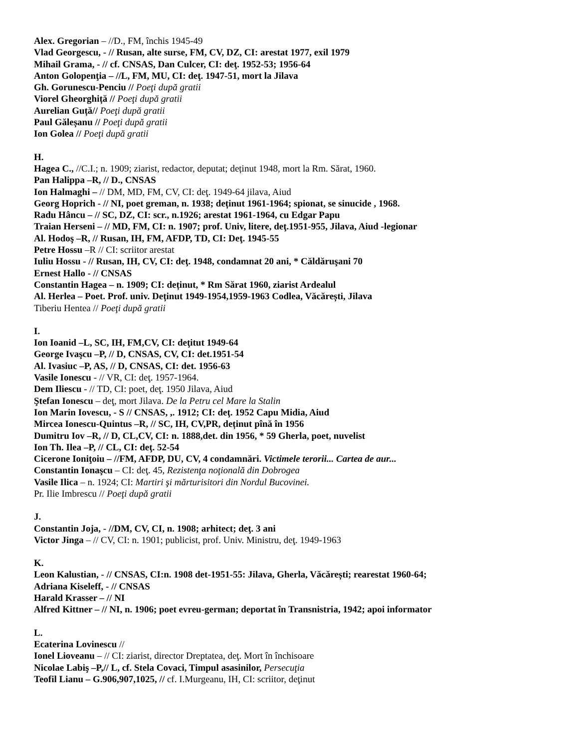Alex. Gregorian – //D., FM, închis 1945-49
Vlad Georgescu, - // Rusan, alte surse, FM, CV, DZ, CI: arestat 1977, exil 1979
Mihail Grama, - // cf. CNSAS, Dan Culcer, CI: deţ. 1952-53; 1956-64
Anton Golopenţia – //L, FM, MU, CI: deţ. 1947-51, mort la Jilava
Gh. Gorunescu-Penciu // Poeţi după gratii
Viorel Gheorghiță // Poeţi după gratii
Aurelian Guță// Poeţi după gratii
Paul Găleșanu // Poeţi după gratii
Ion Golea // Poeţi după gratii
H.
Hagea C., //C.I.; n. 1909; ziarist, redactor, deputat; deținut 1948, mort la Rm. Sărat, 1960.
Pan Halippa –R, // D., CNSAS
Ion Halmaghi – // DM, MD, FM, CV, CI: deţ. 1949-64 jilava, Aiud
Georg Hoprich - // NI, poet greman, n. 1938; deținut 1961-1964; spionat, se sinucide , 1968.
Radu Hâncu – // SC, DZ, CI: scr., n.1926; arestat 1961-1964, cu Edgar Papu
Traian Herseni – // MD, FM, CI: n. 1907; prof. Univ, litere, deţ.1951-955, Jilava, Aiud -legionar
Al. Hodoş –R, // Rusan, IH, FM, AFDP, TD, CI: Deţ. 1945-55
Petre Hossu –R // CI: scriitor arestat
Iuliu Hossu - // Rusan, IH, CV, CI: deţ. 1948, condamnat 20 ani, * Căldăruşani 70
Ernest Hallo - // CNSAS
Constantin Hagea – n. 1909; CI: deținut, * Rm Sărat 1960, ziarist Ardealul
Al. Herlea – Poet. Prof. univ. Deținut 1949-1954,1959-1963 Codlea, Văcărești, Jilava
Tiberiu Hentea // Poeţi după gratii
I.
Ion Ioanid –L, SC, IH, FM,CV, CI: deţitut 1949-64
George Ivaşcu –P, // D, CNSAS, CV, CI: det.1951-54
Al. Ivasiuc –P, AS, // D, CNSAS, CI: det. 1956-63
Vasile Ionescu - // VR, CI: deţ. 1957-1964.
Dem Iliescu - // TD, CI: poet, deţ. 1950 Jilava, Aiud
Ştefan Ionescu – deţ, mort Jilava. De la Petru cel Mare la Stalin
Ion Marin Iovescu, - S // CNSAS, ,. 1912; CI: deţ. 1952 Capu Midia, Aiud
Mircea Ionescu-Quintus –R, // SC, IH, CV,PR, deținut pînă în 1956
Dumitru Iov –R, // D, CL,CV, CI: n. 1888,det. din 1956, * 59 Gherla, poet, nuvelist
Ion Th. Ilea –P, // CL, CI: deţ. 52-54
Cicerone Ioniţoiu – //FM, AFDP, DU, CV, 4 condamnări. Victimele terorii... Cartea de aur...
Constantin Ionaşcu – CI: deţ. 45, Rezistenţa noţională din Dobrogea
Vasile Ilica – n. 1924; CI: Martiri şi mărturisitori din Nordul Bucovinei.
Pr. Ilie Imbrescu // Poeţi după gratii
J.
Constantin Joja, - //DM, CV, CI, n. 1908; arhitect; deţ. 3 ani
Victor Jinga – // CV, CI: n. 1901; publicist, prof. Univ. Ministru, deţ. 1949-1963
K.
Leon Kalustian, - // CNSAS, CI:n. 1908 det-1951-55: Jilava, Gherla, Văcărești; rearestat 1960-64;
Adriana Kiseleff, - // CNSAS
Harald Krasser – // NI
Alfred Kittner – // NI, n. 1906; poet evreu-german; deportat în Transnistria, 1942; apoi informator
L.
Ecaterina Lovinescu //
Ionel Lioveanu – // CI: ziarist, director Dreptatea, deţ. Mort în închisoare
Nicolae Labiş –P,// L, cf. Stela Covaci, Timpul asasinilor, Persecuţia
Teofil Lianu – G.906,907,1025, // cf. I.Murgeanu, IH, CI: scriitor, deţinut